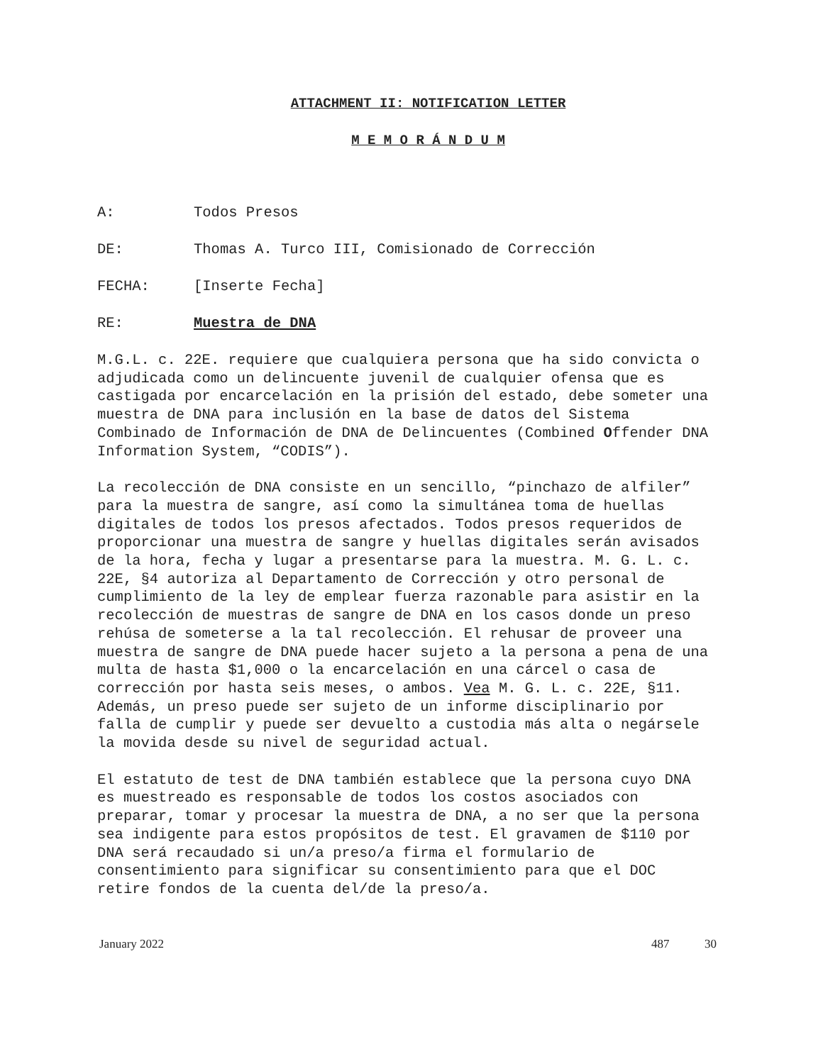ATTACHMENT II: NOTIFICATION LETTER
M E M O R Á N D U M
A: Todos Presos
DE: Thomas A. Turco III, Comisionado de Corrección
FECHA: [Inserte Fecha]
RE: Muestra de DNA
M.G.L. c. 22E. requiere que cualquiera persona que ha sido convicta o adjudicada como un delincuente juvenil de cualquier ofensa que es castigada por encarcelación en la prisión del estado, debe someter una muestra de DNA para inclusión en la base de datos del Sistema Combinado de Información de DNA de Delincuentes (Combined Offender DNA Information System, “CODIS”).
La recolección de DNA consiste en un sencillo, “pinchazo de alfiler” para la muestra de sangre, así como la simultánea toma de huellas digitales de todos los presos afectados. Todos presos requeridos de proporcionar una muestra de sangre y huellas digitales serán avisados de la hora, fecha y lugar a presentarse para la muestra. M. G. L. c. 22E, §4 autoriza al Departamento de Corrección y otro personal de cumplimiento de la ley de emplear fuerza razonable para asistir en la recolección de muestras de sangre de DNA en los casos donde un preso rehúsa de someterse a la tal recolección. El rehusar de proveer una muestra de sangre de DNA puede hacer sujeto a la persona a pena de una multa de hasta $1,000 o la encarcelación en una cárcel o casa de corrección por hasta seis meses, o ambos. Vea M. G. L. c. 22E, §11. Además, un preso puede ser sujeto de un informe disciplinario por falla de cumplir y puede ser devuelto a custodia más alta o negársele la movida desde su nivel de seguridad actual.
El estatuto de test de DNA también establece que la persona cuyo DNA es muestreado es responsable de todos los costos asociados con preparar, tomar y procesar la muestra de DNA, a no ser que la persona sea indigente para estos propósitos de test. El gravamen de $110 por DNA será recaudado si un/a preso/a firma el formulario de consentimiento para significar su consentimiento para que el DOC retire fondos de la cuenta del/de la preso/a.
January 2022 487 30